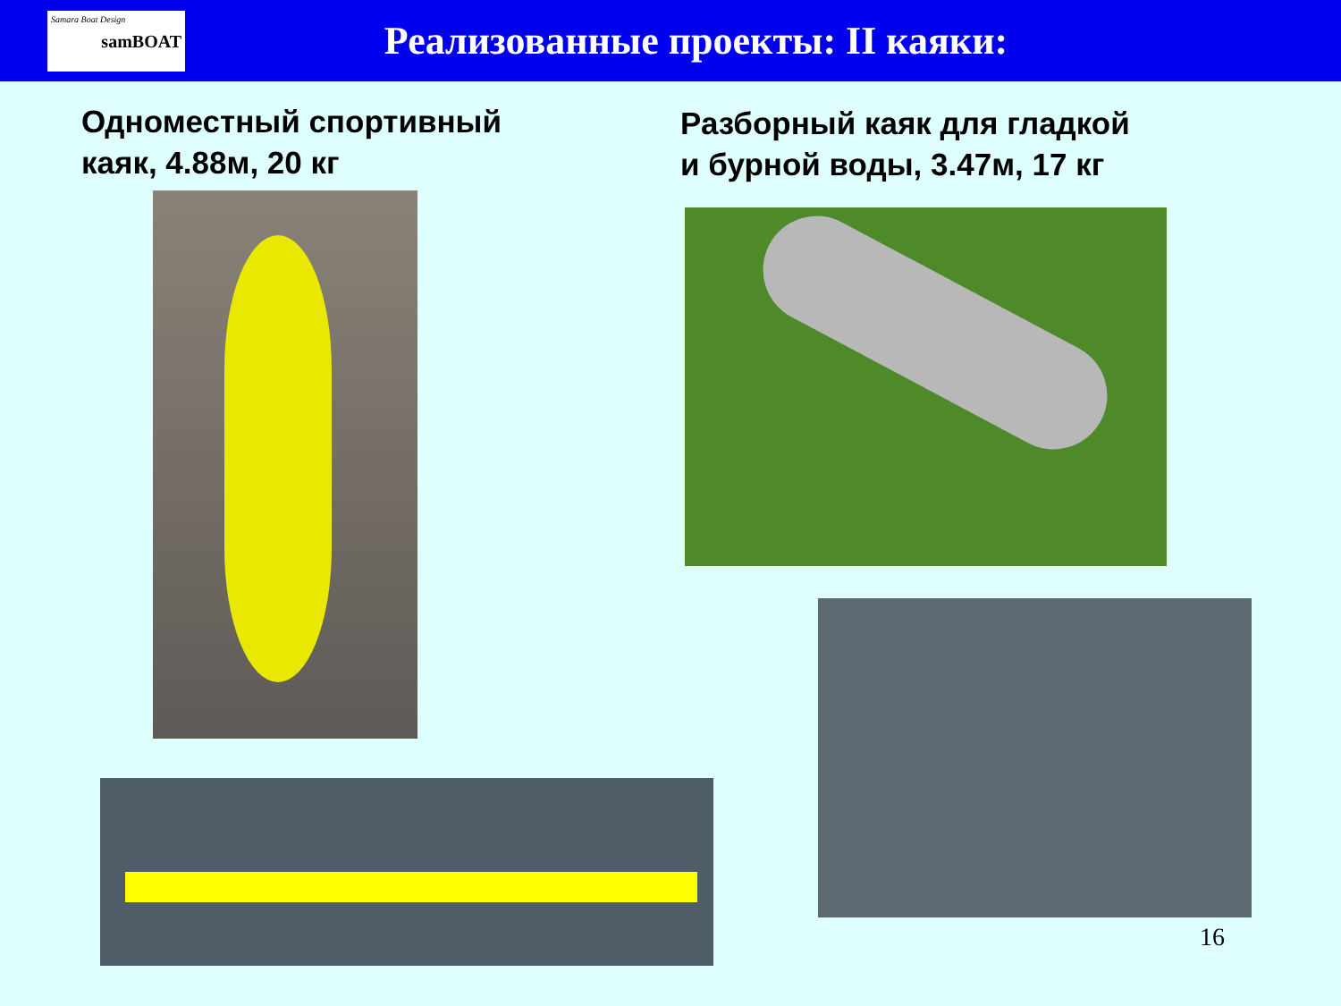Samara Boat Design
samBOAT
Реализованные проекты: II каяки:
Одноместный спортивный
каяк, 4.88м, 20 кг
Разборный каяк для гладкой
и бурной воды, 3.47м, 17 кг
16